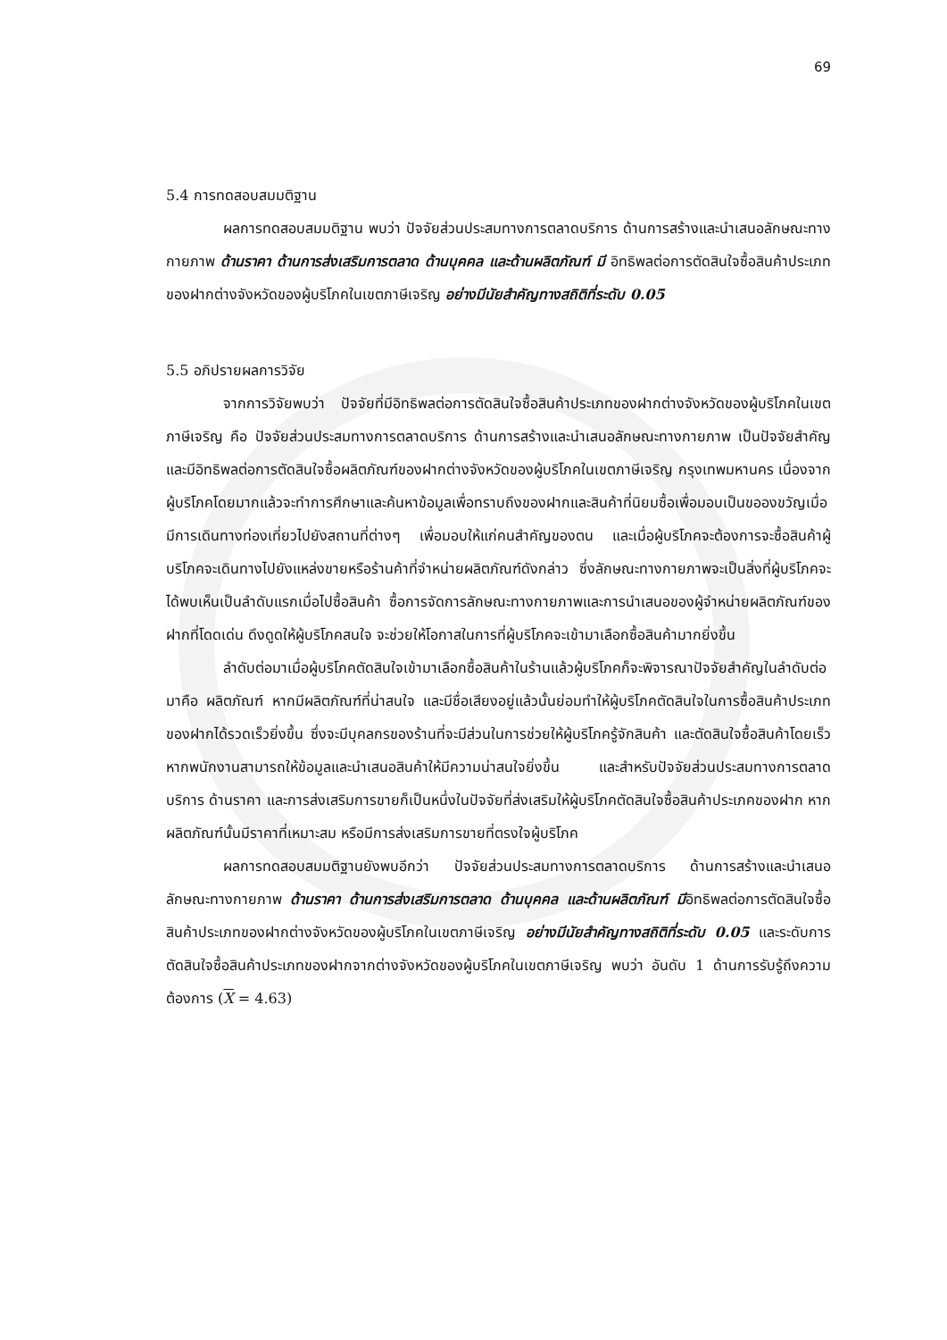69
5.4 การทดสอบสมมติฐาน
ผลการทดสอบสมมติฐาน พบว่า ปัจจัยส่วนประสมทางการตลาดบริการ ด้านการสร้างและนำเสนอลักษณะทางกายภาพ ด้านราคา ด้านการส่งเสริมการตลาด ด้านบุคคล และด้านผลิตภัณฑ์ มี อิทธิพลต่อการตัดสินใจซื้อสินค้าประเภทของฝากต่างจังหวัดของผู้บริโภคในเขตภาษีเจริญ อย่างมีนัยสำคัญทางสถิติที่ระดับ 0.05
5.5 อภิปรายผลการวิจัย
จากการวิจัยพบว่า ปัจจัยที่มีอิทธิพลต่อการตัดสินใจซื้อสินค้าประเภทของฝากต่างจังหวัดของผู้บริโภคในเขตภาษีเจริญ คือ ปัจจัยส่วนประสมทางการตลาดบริการ ด้านการสร้างและนำเสนอลักษณะทางกายภาพ เป็นปัจจัยสำคัญและมีอิทธิพลต่อการตัดสินใจซื้อผลิตภัณฑ์ของฝากต่างจังหวัดของผู้บริโภคในเขตภาษีเจริญ กรุงเทพมหานคร เนื่องจากผู้บริโภคโดยมากแล้วจะทำการศึกษาและค้นหาข้อมูลเพื่อทราบถึงของฝากและสินค้าที่นิยมซื้อเพื่อมอบเป็นขอองขวัญเมื่อมีการเดินทางท่องเที่ยวไปยังสถานที่ต่างๆ เพื่อมอบให้แก่คนสำคัญของตน และเมื่อผู้บริโภคจะต้องการจะซื้อสินค้าผู้บริโภคจะเดินทางไปยังแหล่งขายหรือร้านค้าที่จำหน่ายผลิตภัณฑ์ดังกล่าว ซึ่งลักษณะทางกายภาพจะเป็นสิ่งที่ผู้บริโภคจะได้พบเห็นเป็นลำดับแรกเมื่อไปซื้อสินค้า ซื้อการจัดการลักษณะทางกายภาพและการนำเสนอของผู้จำหน่ายผลิตภัณฑ์ของฝากที่โดดเด่น ดึงดูดให้ผู้บริโภคสนใจ จะช่วยให้โอกาสในการที่ผู้บริโภคจะเข้ามาเลือกซื้อสินค้ามากยิ่งขึ้น
ลำดับต่อมาเมื่อผู้บริโภคตัดสินใจเข้ามาเลือกซื้อสินค้าในร้านแล้วผู้บริโภคก็จะพิจารณาปัจจัยสำคัญในลำดับต่อมาคือ ผลิตภัณฑ์ หากมีผลิตภัณฑ์ที่น่าสนใจ และมีชื่อเสียงอยู่แล้วนั้นย่อมทำให้ผู้บริโภคตัดสินใจในการซื้อสินค้าประเภทของฝากได้รวดเร็วยิ่งขึ้น ซึ่งจะมีบุคลกรของร้านที่จะมีส่วนในการช่วยให้ผู้บริโภครู้จักสินค้า และตัดสินใจซื้อสินค้าโดยเร็วหากพนักงานสามารถให้ข้อมูลและนำเสนอสินค้าให้มีความน่าสนใจยิ่งขึ้น และสำหรับปัจจัยส่วนประสมทางการตลาดบริการ ด้านราคา และการส่งเสริมการขายก็เป็นหนึ่งในปัจจัยที่ส่งเสริมให้ผู้บริโภคตัดสินใจซื้อสินค้าประเภคของฝาก หากผลิตภัณฑ์นั้นมีราคาที่เหมาะสม หรือมีการส่งเสริมการขายที่ตรงใจผู้บริโภค
ผลการทดสอบสมมติฐานยังพบอีกว่า ปัจจัยส่วนประสมทางการตลาดบริการ ด้านการสร้างและนำเสนอลักษณะทางกายภาพ ด้านราคา ด้านการส่งเสริมการตลาด ด้านบุคคล และด้านผลิตภัณฑ์ มีอิทธิพลต่อการตัดสินใจซื้อสินค้าประเภทของฝากต่างจังหวัดของผู้บริโภคในเขตภาษีเจริญ อย่างมีนัยสำคัญทางสถิติที่ระดับ 0.05 และระดับการตัดสินใจซื้อสินค้าประเภทของฝากจากต่างจังหวัดของผู้บริโภคในเขตภาษีเจริญ พบว่า อันดับ 1 ด้านการรับรู้ถึงความต้องการ (X = 4.63)